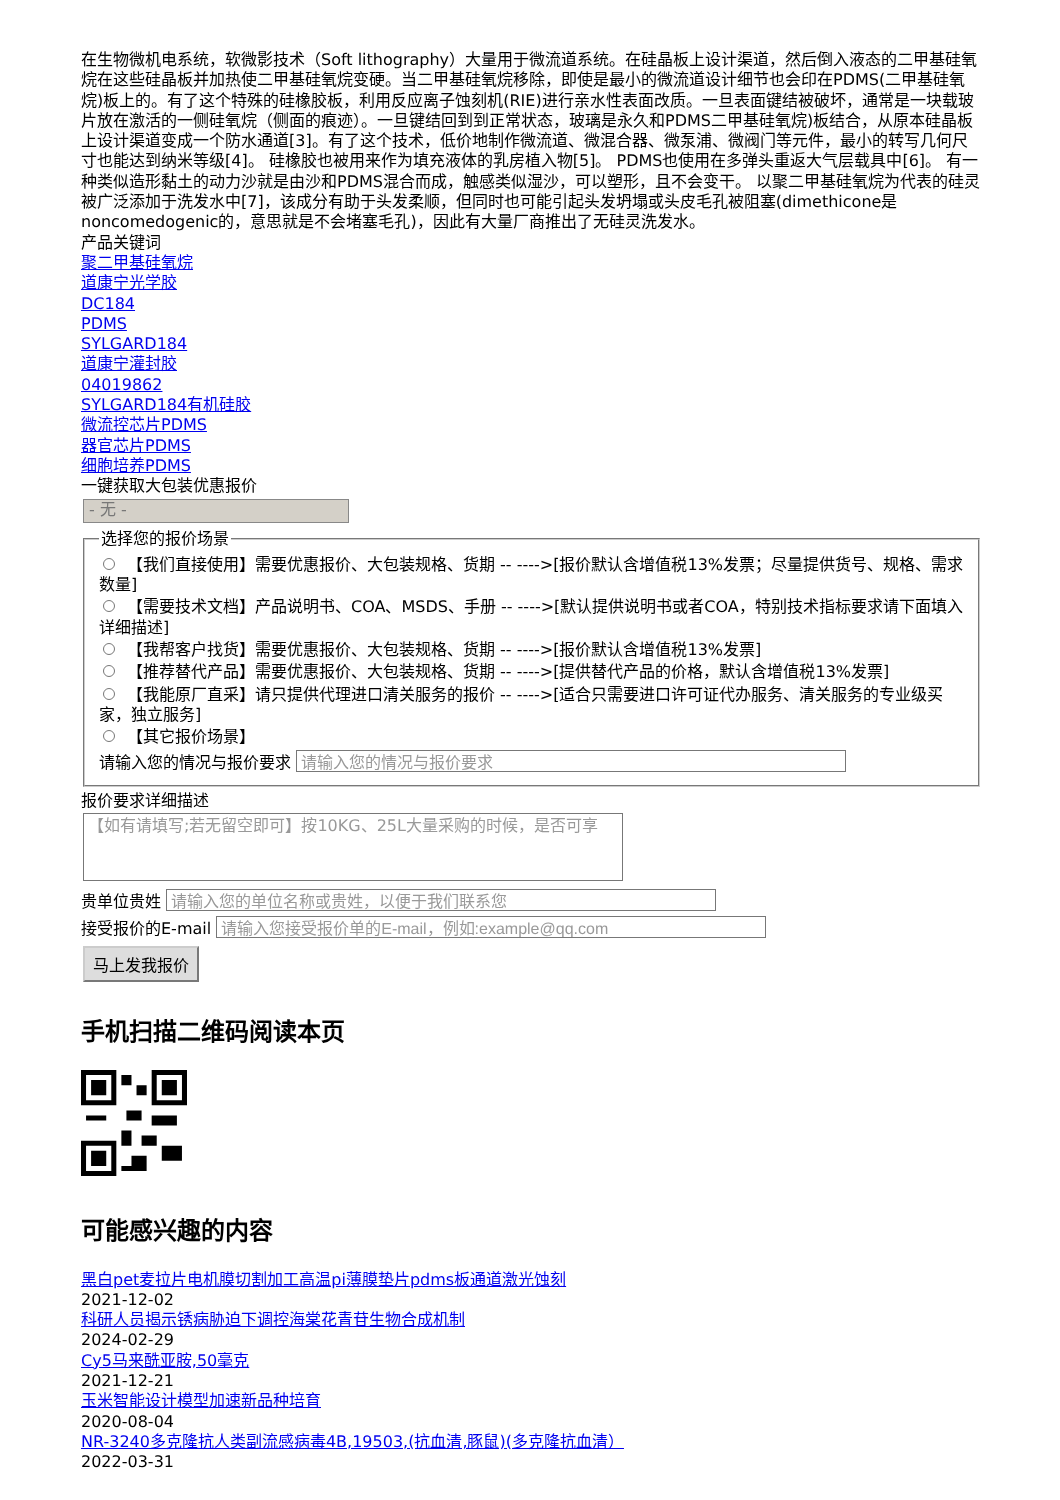在生物微机电系统，软微影技术（Soft lithography）大量用于微流道系统。在硅晶板上设计渠道，然后倒入液态的二甲基硅氧烷在这些硅晶板并加热使二甲基硅氧烷变硬。当二甲基硅氧烷移除，即使是最小的微流道设计细节也会印在PDMS(二甲基硅氧烷)板上的。有了这个特殊的硅橡胶板，利用反应离子蚀刻机(RIE)进行亲水性表面改质。一旦表面键结被破坏，通常是一块载玻片放在激活的一侧硅氧烷（侧面的痕迹）。一旦键结回到到正常状态，玻璃是永久和PDMS二甲基硅氧烷)板结合，从原本硅晶板上设计渠道变成一个防水通道[3]。有了这个技术，低价地制作微流道、微混合器、微泵浦、微阀门等元件，最小的转写几何尺寸也能达到纳米等级[4]。 硅橡胶也被用来作为填充液体的乳房植入物[5]。 PDMS也使用在多弹头重返大气层载具中[6]。 有一种类似造形黏土的动力沙就是由沙和PDMS混合而成，触感类似湿沙，可以塑形，且不会变干。 以聚二甲基硅氧烷为代表的硅灵被广泛添加于洗发水中[7]，该成分有助于头发柔顺，但同时也可能引起头发坍塌或头皮毛孔被阻塞(dimethicone是noncomedogenic的，意思就是不会堵塞毛孔)，因此有大量厂商推出了无硅灵洗发水。
产品关键词
聚二甲基硅氧烷
道康宁光学胶
DC184
PDMS
SYLGARD184
道康宁灌封胶
04019862
SYLGARD184有机硅胶
微流控芯片PDMS
器官芯片PDMS
细胞培养PDMS
一键获取大包装优惠报价
- 无 -
选择您的报价场景
【我们直接使用】需要优惠报价、大包装规格、货期 -- ---->[报价默认含增值税13%发票；尽量提供货号、规格、需求数量]
【需要技术文档】产品说明书、COA、MSDS、手册 -- ---->[默认提供说明书或者COA，特别技术指标要求请下面填入详细描述]
【我帮客户找货】需要优惠报价、大包装规格、货期 -- ---->[报价默认含增值税13%发票]
【推荐替代产品】需要优惠报价、大包装规格、货期 -- ---->[提供替代产品的价格，默认含增值税13%发票]
【我能原厂直采】请只提供代理进口清关服务的报价 -- ---->[适合只需要进口许可证代办服务、清关服务的专业级买家，独立服务]
【其它报价场景】
请输入您的情况与报价要求
报价要求详细描述
【如有请填写;若无留空即可】按10KG、25L大量采购的时候，是否可享
贵单位贵姓
接受报价的E-mail
马上发我报价
手机扫描二维码阅读本页
可能感兴趣的内容
黑白pet麦拉片电机膜切割加工高温pi薄膜垫片pdms板通道激光蚀刻
2021-12-02
科研人员揭示锈病胁迫下调控海棠花青苷生物合成机制
2024-02-29
Cy5马来酰亚胺,50毫克
2021-12-21
玉米智能设计模型加速新品种培育
2020-08-04
NR-3240多克隆抗人类副流感病毒4B,19503,(抗血清,豚鼠)(多克隆抗血清）
2022-03-31